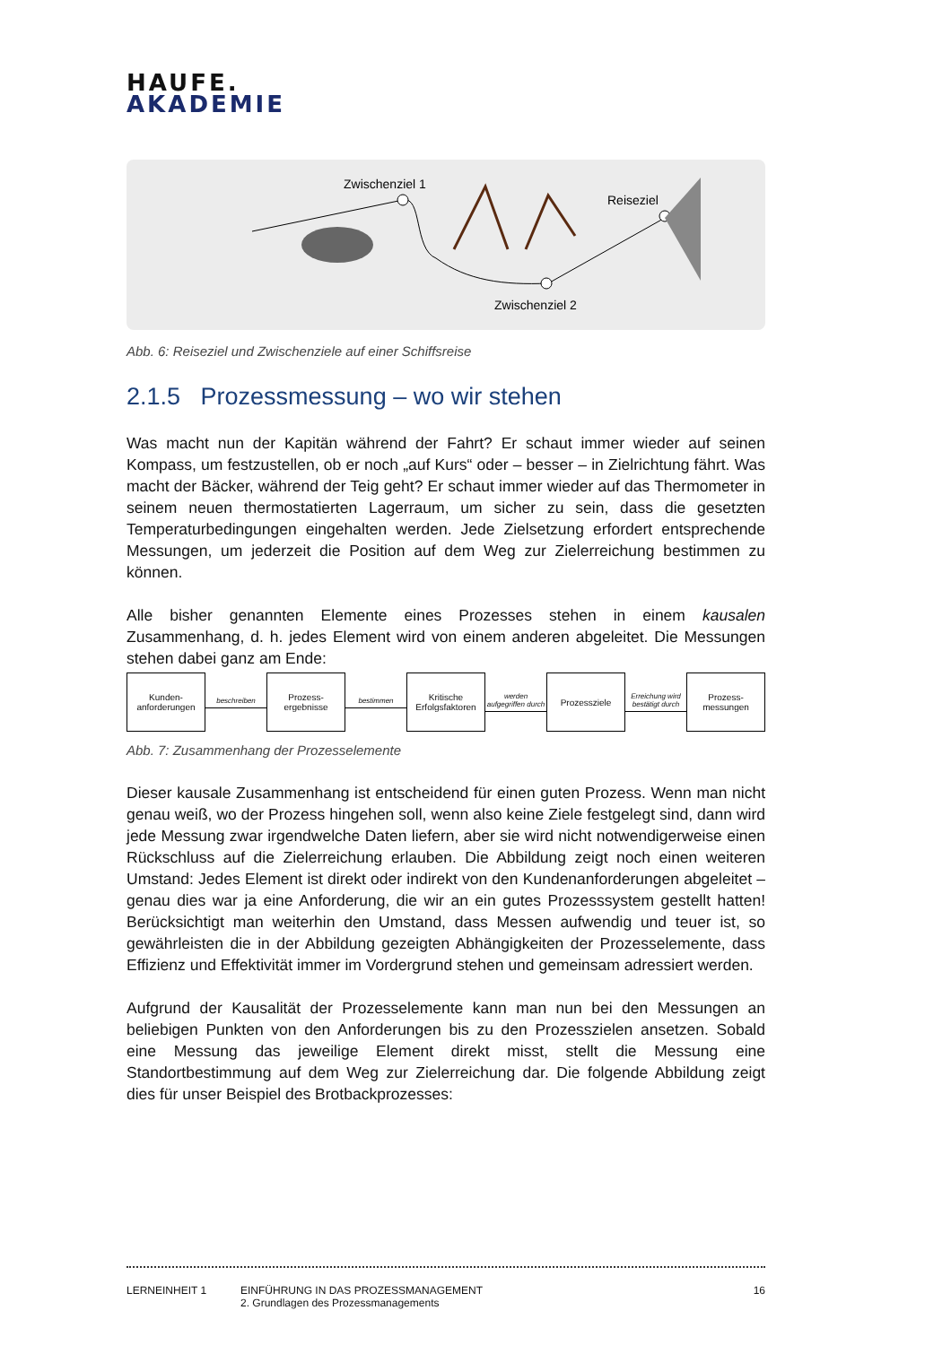HAUFE.
AKADEMIE
Zwischenziel 1
Reiseziel
Zwischenziel 2
Abb. 6: Reiseziel und Zwischenziele auf einer Schiffsreise
2.1.5 Prozessmessung – wo wir stehen
Was macht nun der Kapitän während der Fahrt? Er schaut immer wieder auf seinen Kompass, um festzustellen, ob er noch „auf Kurs“ oder – besser – in Zielrichtung fährt. Was macht der Bäcker, während der Teig geht? Er schaut immer wieder auf das Thermometer in seinem neuen thermostatierten Lagerraum, um sicher zu sein, dass die gesetzten Temperaturbedingungen eingehalten werden. Jede Zielsetzung erfordert entsprechende Messungen, um jederzeit die Position auf dem Weg zur Zielerreichung bestimmen zu können.
Alle bisher genannten Elemente eines Prozesses stehen in einem kausalen Zusammenhang, d. h. jedes Element wird von einem anderen abgeleitet. Die Messungen stehen dabei ganz am Ende:
Kunden-
anforderungen
beschreiben
Prozess-
ergebnisse
bestimmen
Kritische
Erfolgsfaktoren
werden aufgegriffen durch
Prozessziele
Erreichung wird bestätigt durch
Prozess-
messungen
Abb. 7: Zusammenhang der Prozesselemente
Dieser kausale Zusammenhang ist entscheidend für einen guten Prozess. Wenn man nicht genau weiß, wo der Prozess hingehen soll, wenn also keine Ziele festgelegt sind, dann wird jede Messung zwar irgendwelche Daten liefern, aber sie wird nicht notwendigerweise einen Rückschluss auf die Zielerreichung erlauben. Die Abbildung zeigt noch einen weiteren Umstand: Jedes Element ist direkt oder indirekt von den Kundenanforderungen abgeleitet – genau dies war ja eine Anforderung, die wir an ein gutes Prozesssystem gestellt hatten! Berücksichtigt man weiterhin den Umstand, dass Messen aufwendig und teuer ist, so gewährleisten die in der Abbildung gezeigten Abhängigkeiten der Prozesselemente, dass Effizienz und Effektivität immer im Vordergrund stehen und gemeinsam adressiert werden.
Aufgrund der Kausalität der Prozesselemente kann man nun bei den Messungen an beliebigen Punkten von den Anforderungen bis zu den Prozesszielen ansetzen. Sobald eine Messung das jeweilige Element direkt misst, stellt die Messung eine Standortbestimmung auf dem Weg zur Zielerreichung dar. Die folgende Abbildung zeigt dies für unser Beispiel des Brotbackprozesses:
LERNEINHEIT 1 EINFÜHRUNG IN DAS PROZESSMANAGEMENT
2. Grundlagen des Prozessmanagements
16